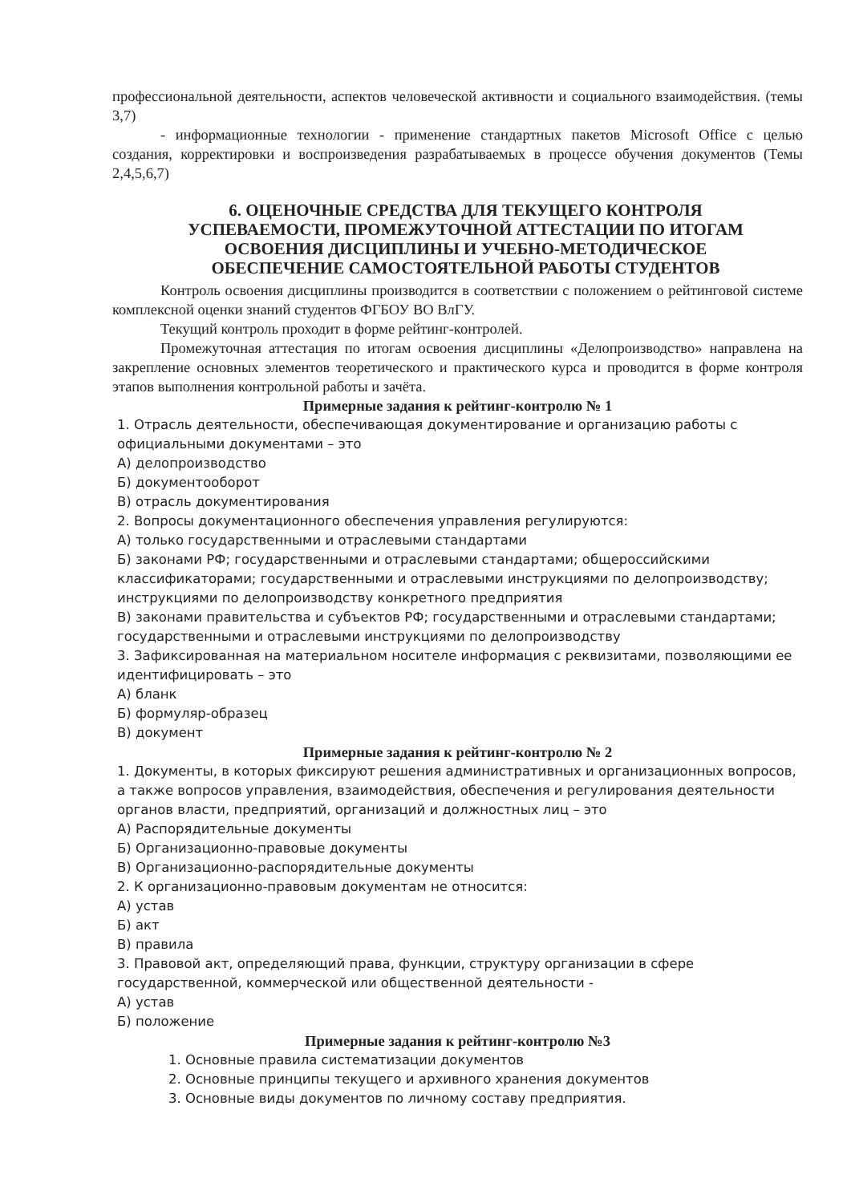профессиональной деятельности, аспектов человеческой активности и социального взаимодействия. (темы 3,7)
- информационные технологии - применение стандартных пакетов Microsoft Office с целью создания, корректировки и воспроизведения разрабатываемых в процессе обучения документов (Темы 2,4,5,6,7)
6. ОЦЕНОЧНЫЕ СРЕДСТВА ДЛЯ ТЕКУЩЕГО КОНТРОЛЯ УСПЕВАЕМОСТИ, ПРОМЕЖУТОЧНОЙ АТТЕСТАЦИИ ПО ИТОГАМ ОСВОЕНИЯ ДИСЦИПЛИНЫ И УЧЕБНО-МЕТОДИЧЕСКОЕ ОБЕСПЕЧЕНИЕ САМОСТОЯТЕЛЬНОЙ РАБОТЫ СТУДЕНТОВ
Контроль освоения дисциплины производится в соответствии с положением о рейтинговой системе комплексной оценки знаний студентов ФГБОУ ВО ВлГУ.
Текущий контроль проходит в форме рейтинг-контролей.
Промежуточная аттестация по итогам освоения дисциплины «Делопроизводство» направлена на закрепление основных элементов теоретического и практического курса и проводится в форме контроля этапов выполнения контрольной работы и зачёта.
Примерные задания к рейтинг-контролю № 1
1. Отрасль деятельности, обеспечивающая документирование и организацию работы с официальными документами – это
А) делопроизводство
Б) документооборот
В) отрасль документирования
2. Вопросы документационного обеспечения управления регулируются:
А) только государственными и отраслевыми стандартами
Б) законами РФ; государственными и отраслевыми стандартами; общероссийскими классификаторами; государственными и отраслевыми инструкциями по делопроизводству; инструкциями по делопроизводству конкретного предприятия
В) законами правительства и субъектов РФ; государственными и отраслевыми стандартами; государственными и отраслевыми инструкциями по делопроизводству
3. Зафиксированная на материальном носителе информация с реквизитами, позволяющими ее идентифицировать – это
А) бланк
Б) формуляр-образец
В) документ
Примерные задания к рейтинг-контролю № 2
1. Документы, в которых фиксируют решения административных и организационных вопросов, а также вопросов управления, взаимодействия, обеспечения и регулирования деятельности органов власти, предприятий, организаций и должностных лиц – это
А) Распорядительные документы
Б) Организационно-правовые документы
В) Организационно-распорядительные документы
2. К организационно-правовым документам не относится:
А) устав
Б) акт
В) правила
3. Правовой акт, определяющий права, функции, структуру организации в сфере государственной, коммерческой или общественной деятельности -
А) устав
Б) положение
Примерные задания к рейтинг-контролю №3
1. Основные правила систематизации документов
2. Основные принципы текущего и архивного хранения документов
3. Основные виды документов по личному составу предприятия.